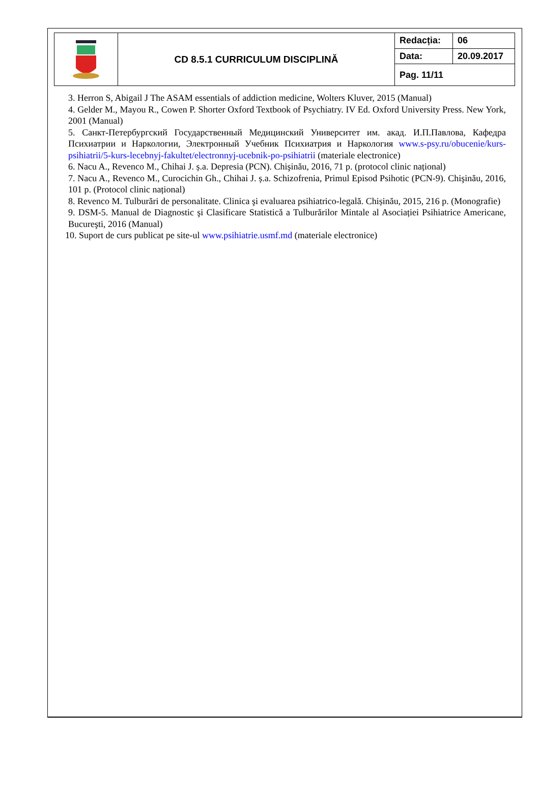| | CD 8.5.1 CURRICULUM DISCIPLINĂ | Redacția: | 06 |
| | | Data: | 20.09.2017 |
| | | Pag. 11/11 | |
3. Herron S, Abigail J The ASAM essentials of addiction medicine, Wolters Kluver, 2015 (Manual)
4. Gelder M., Mayou R., Cowen P. Shorter Oxford Textbook of Psychiatry. IV Ed. Oxford University Press. New York, 2001 (Manual)
5. Санкт-Петербургский Государственный Медицинский Университет им. акад. И.П.Павлова, Кафедра Психиатрии и Наркологии, Электронный Учебник Психиатрия и Наркология www.s-psy.ru/obucenie/kurs-psihiatrii/5-kurs-lecebnyj-fakultet/electronnyj-ucebnik-po-psihiatrii (materiale electronice)
6. Nacu A., Revenco M., Chihai J. ș.a. Depresia (PCN). Chişinău, 2016, 71 p. (protocol clinic național)
7. Nacu A., Revenco M., Curocichin Gh., Chihai J. ș.a. Schizofrenia, Primul Episod Psihotic (PCN-9). Chişinău, 2016, 101 p. (Protocol clinic național)
8. Revenco M. Tulburări de personalitate. Clinica şi evaluarea psihiatrico-legală. Chișinău, 2015, 216 p. (Monografie)
9. DSM-5. Manual de Diagnostic şi Clasificare Statistică a Tulburărilor Mintale al Asociației Psihiatrice Americane, Bucureşti, 2016 (Manual)
10. Suport de curs publicat pe site-ul www.psihiatrie.usmf.md (materiale electronice)